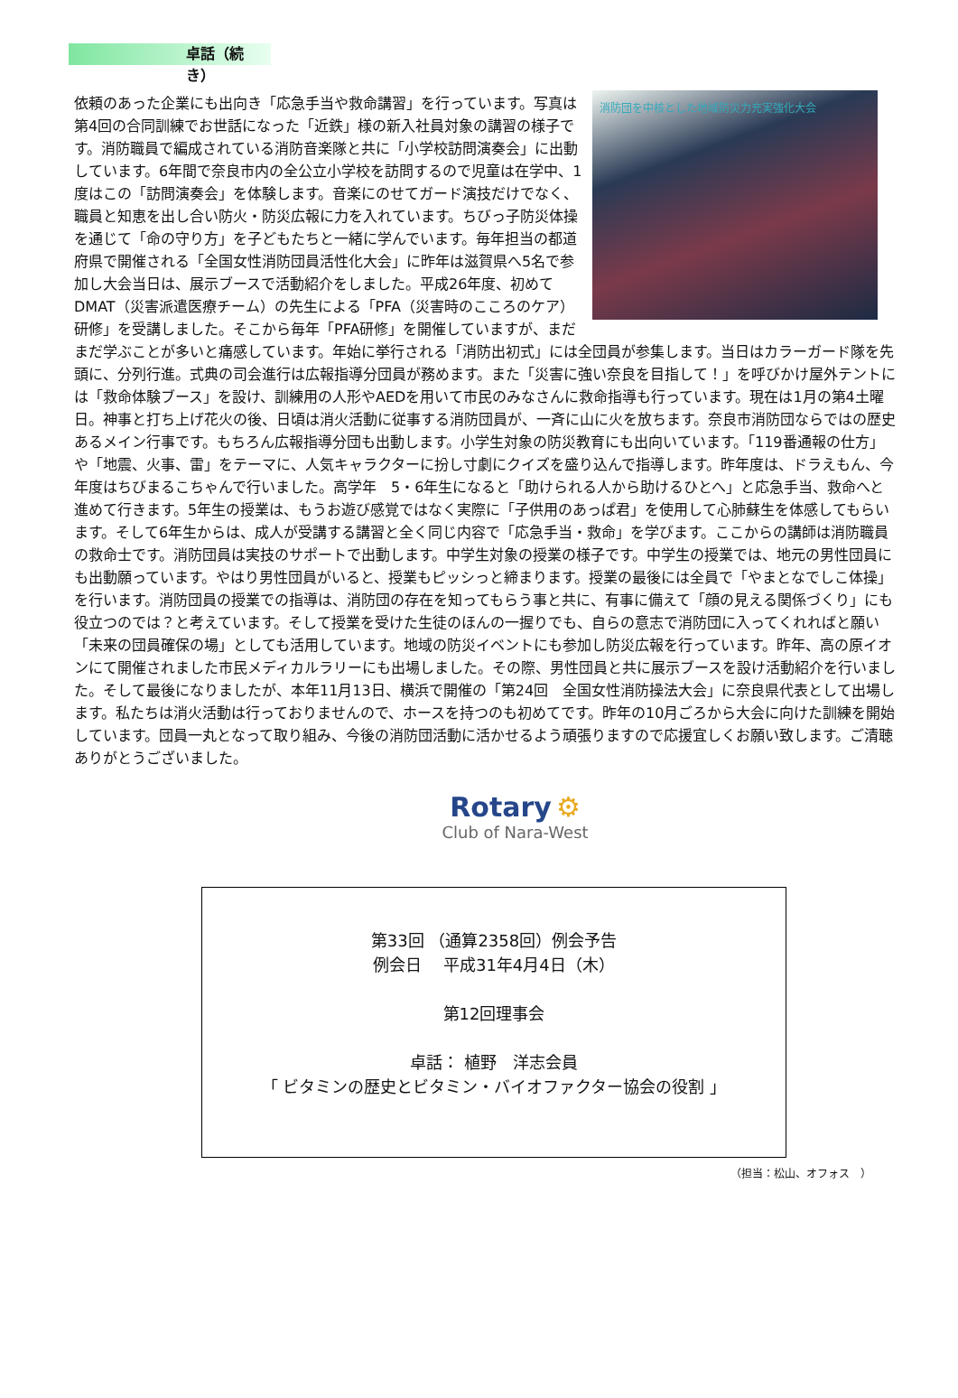卓話（続き）
消防団を中核とした地域防災力充実強化大会
依頼のあった企業にも出向き「応急手当や救命講習」を行っています。写真は第4回の合同訓練でお世話になった「近鉄」様の新入社員対象の講習の様子です。消防職員で編成されている消防音楽隊と共に「小学校訪問演奏会」に出動しています。6年間で奈良市内の全公立小学校を訪問するので児童は在学中、1度はこの「訪問演奏会」を体験します。音楽にのせてガード演技だけでなく、職員と知恵を出し合い防火・防災広報に力を入れています。ちびっ子防災体操を通じて「命の守り方」を子どもたちと一緒に学んでいます。毎年担当の都道府県で開催される「全国女性消防団員活性化大会」に昨年は滋賀県へ5名で参加し大会当日は、展示ブースで活動紹介をしました。平成26年度、初めてDMAT（災害派遣医療チーム）の先生による「PFA（災害時のこころのケア）研修」を受講しました。そこから毎年「PFA研修」を開催していますが、まだまだ学ぶことが多いと痛感しています。年始に挙行される「消防出初式」には全団員が参集します。当日はカラーガード隊を先頭に、分列行進。式典の司会進行は広報指導分団員が務めます。また「災害に強い奈良を目指して！」を呼びかけ屋外テントには「救命体験ブース」を設け、訓練用の人形やAEDを用いて市民のみなさんに救命指導も行っています。現在は1月の第4土曜日。神事と打ち上げ花火の後、日頃は消火活動に従事する消防団員が、一斉に山に火を放ちます。奈良市消防団ならではの歴史あるメイン行事です。もちろん広報指導分団も出動します。小学生対象の防災教育にも出向いています。「119番通報の仕方」や「地震、火事、雷」をテーマに、人気キャラクターに扮し寸劇にクイズを盛り込んで指導します。昨年度は、ドラえもん、今年度はちびまるこちゃんで行いました。高学年　5・6年生になると「助けられる人から助けるひとへ」と応急手当、救命へと進めて行きます。5年生の授業は、もうお遊び感覚ではなく実際に「子供用のあっぱ君」を使用して心肺蘇生を体感してもらいます。そして6年生からは、成人が受講する講習と全く同じ内容で「応急手当・救命」を学びます。ここからの講師は消防職員の救命士です。消防団員は実技のサポートで出動します。中学生対象の授業の様子です。中学生の授業では、地元の男性団員にも出動願っています。やはり男性団員がいると、授業もピッシっと締まります。授業の最後には全員で「やまとなでしこ体操」を行います。消防団員の授業での指導は、消防団の存在を知ってもらう事と共に、有事に備えて「顔の見える関係づくり」にも役立つのでは？と考えています。そして授業を受けた生徒のほんの一握りでも、自らの意志で消防団に入ってくれればと願い「未来の団員確保の場」としても活用しています。地域の防災イベントにも参加し防災広報を行っています。昨年、高の原イオンにて開催されました市民メディカルラリーにも出場しました。その際、男性団員と共に展示ブースを設け活動紹介を行いました。そして最後になりましたが、本年11月13日、横浜で開催の「第24回　全国女性消防操法大会」に奈良県代表として出場します。私たちは消火活動は行っておりませんので、ホースを持つのも初めてです。昨年の10月ごろから大会に向けた訓練を開始しています。団員一丸となって取り組み、今後の消防団活動に活かせるよう頑張りますので応援宜しくお願い致します。ご清聴ありがとうございました。
Rotary ⚙
Club of Nara-West
第33回 （通算2358回）例会予告
例会日　 平成31年4月4日（木）
第12回理事会
卓話： 植野　洋志会員
「 ビタミンの歴史とビタミン・バイオファクター協会の役割 」
（担当：松山、オフォス　）